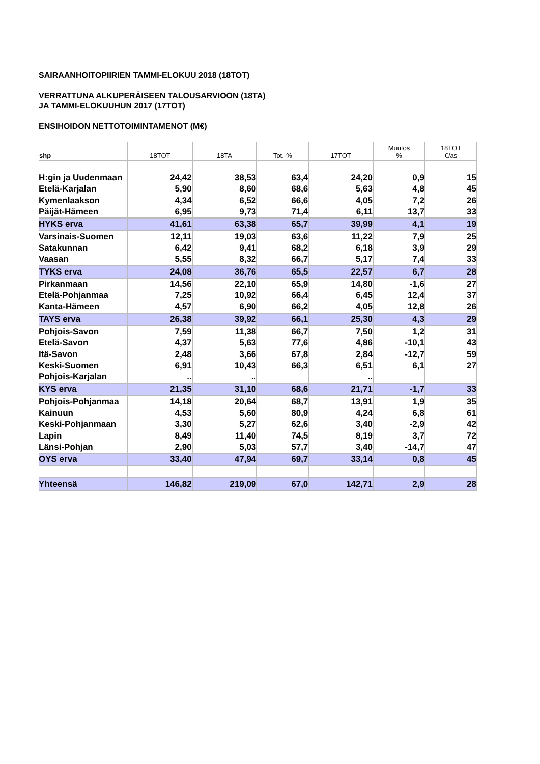SAIRAANHOITOPIIRIEN TAMMI-ELOKUU 2018 (18TOT)
VERRATTUNA ALKUPERÄISEEN TALOUSARVIOON (18TA)
JA TAMMI-ELOKUUHUN 2017 (17TOT)
ENSIHOIDON NETTOTOIMINTAMENOT (M€)
| shp | 18TOT | 18TA | Tot.-% | 17TOT | Muutos % | 18TOT €/as |
| --- | --- | --- | --- | --- | --- | --- |
| H:gin ja Uudenmaan | 24,42 | 38,53 | 63,4 | 24,20 | 0,9 | 15 |
| Etelä-Karjalan | 5,90 | 8,60 | 68,6 | 5,63 | 4,8 | 45 |
| Kymenlaakson | 4,34 | 6,52 | 66,6 | 4,05 | 7,2 | 26 |
| Päijät-Hämeen | 6,95 | 9,73 | 71,4 | 6,11 | 13,7 | 33 |
| HYKS erva | 41,61 | 63,38 | 65,7 | 39,99 | 4,1 | 19 |
| Varsinais-Suomen | 12,11 | 19,03 | 63,6 | 11,22 | 7,9 | 25 |
| Satakunnan | 6,42 | 9,41 | 68,2 | 6,18 | 3,9 | 29 |
| Vaasan | 5,55 | 8,32 | 66,7 | 5,17 | 7,4 | 33 |
| TYKS erva | 24,08 | 36,76 | 65,5 | 22,57 | 6,7 | 28 |
| Pirkanmaan | 14,56 | 22,10 | 65,9 | 14,80 | -1,6 | 27 |
| Etelä-Pohjanmaa | 7,25 | 10,92 | 66,4 | 6,45 | 12,4 | 37 |
| Kanta-Hämeen | 4,57 | 6,90 | 66,2 | 4,05 | 12,8 | 26 |
| TAYS erva | 26,38 | 39,92 | 66,1 | 25,30 | 4,3 | 29 |
| Pohjois-Savon | 7,59 | 11,38 | 66,7 | 7,50 | 1,2 | 31 |
| Etelä-Savon | 4,37 | 5,63 | 77,6 | 4,86 | -10,1 | 43 |
| Itä-Savon | 2,48 | 3,66 | 67,8 | 2,84 | -12,7 | 59 |
| Keski-Suomen | 6,91 | 10,43 | 66,3 | 6,51 | 6,1 | 27 |
| Pohjois-Karjalan | .. | .. | | .. | | |
| KYS erva | 21,35 | 31,10 | 68,6 | 21,71 | -1,7 | 33 |
| Pohjois-Pohjanmaa | 14,18 | 20,64 | 68,7 | 13,91 | 1,9 | 35 |
| Kainuun | 4,53 | 5,60 | 80,9 | 4,24 | 6,8 | 61 |
| Keski-Pohjanmaan | 3,30 | 5,27 | 62,6 | 3,40 | -2,9 | 42 |
| Lapin | 8,49 | 11,40 | 74,5 | 8,19 | 3,7 | 72 |
| Länsi-Pohjan | 2,90 | 5,03 | 57,7 | 3,40 | -14,7 | 47 |
| OYS erva | 33,40 | 47,94 | 69,7 | 33,14 | 0,8 | 45 |
| Yhteensä | 146,82 | 219,09 | 67,0 | 142,71 | 2,9 | 28 |